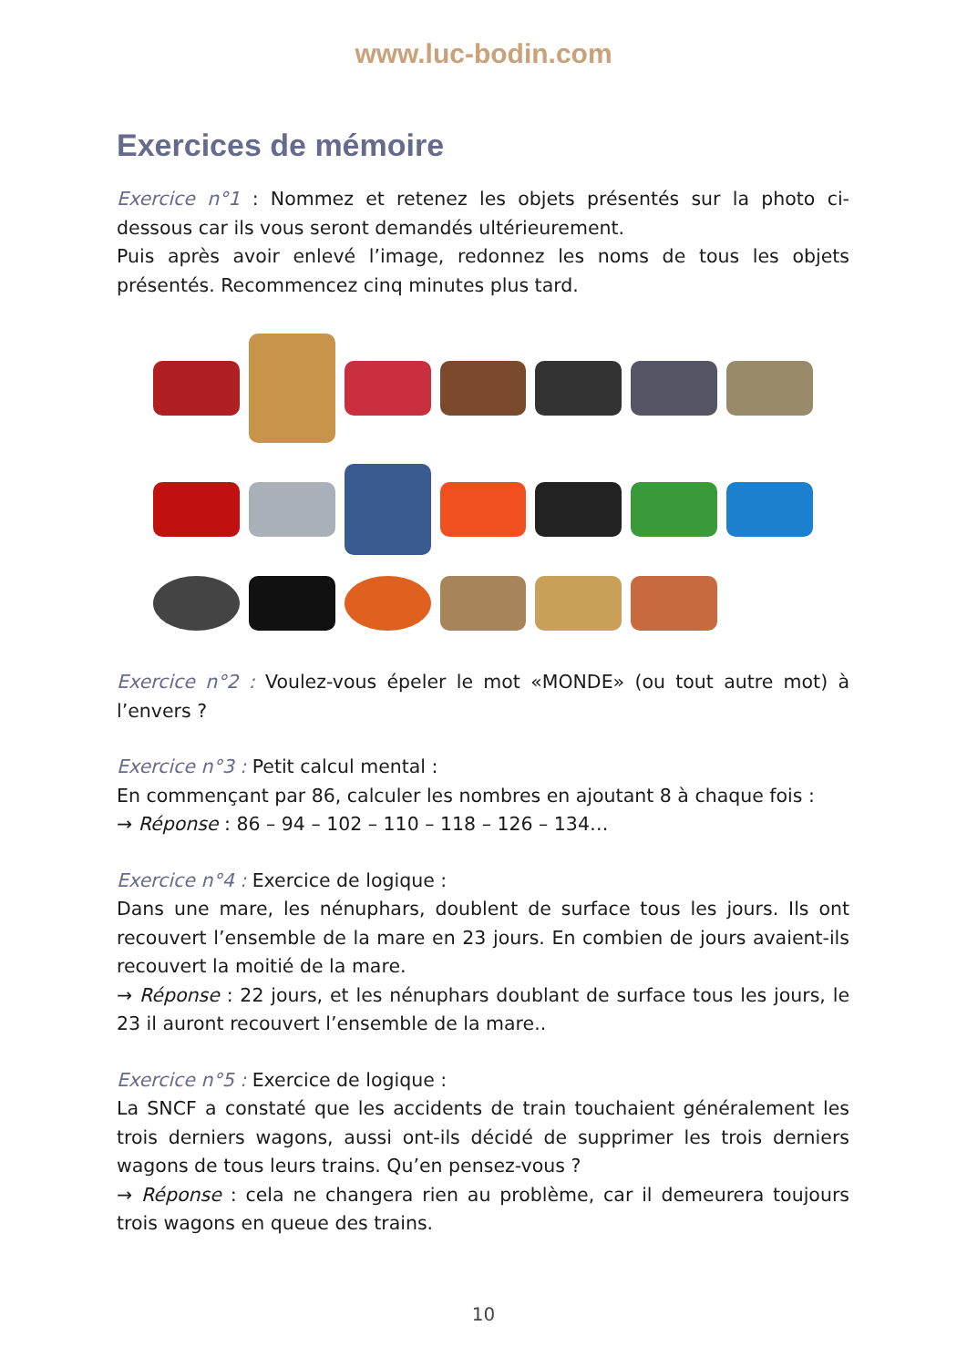www.luc-bodin.com
Exercices de mémoire
Exercice n°1 : Nommez et retenez les objets présentés sur la photo ci-dessous car ils vous seront demandés ultérieurement.
Puis après avoir enlevé l’image, redonnez les noms de tous les objets présentés. Recommencez cinq minutes plus tard.
Exercice n°2 : Voulez-vous épeler le mot «MONDE» (ou tout autre mot) à l’envers ?
Exercice n°3 : Petit calcul mental :
En commençant par 86, calculer les nombres en ajoutant 8 à chaque fois :
→ Réponse : 86 – 94 – 102 – 110 – 118 – 126 – 134…
Exercice n°4 : Exercice de logique :
Dans une mare, les nénuphars, doublent de surface tous les jours. Ils ont recouvert l’ensemble de la mare en 23 jours. En combien de jours avaient-ils recouvert la moitié de la mare.
→ Réponse : 22 jours, et les nénuphars doublant de surface tous les jours, le 23 il auront recouvert l’ensemble de la mare..
Exercice n°5 : Exercice de logique :
La SNCF a constaté que les accidents de train touchaient généralement les trois derniers wagons, aussi ont-ils décidé de supprimer les trois derniers wagons de tous leurs trains. Qu’en pensez-vous ?
→ Réponse : cela ne changera rien au problème, car il demeurera toujours trois wagons en queue des trains.
10